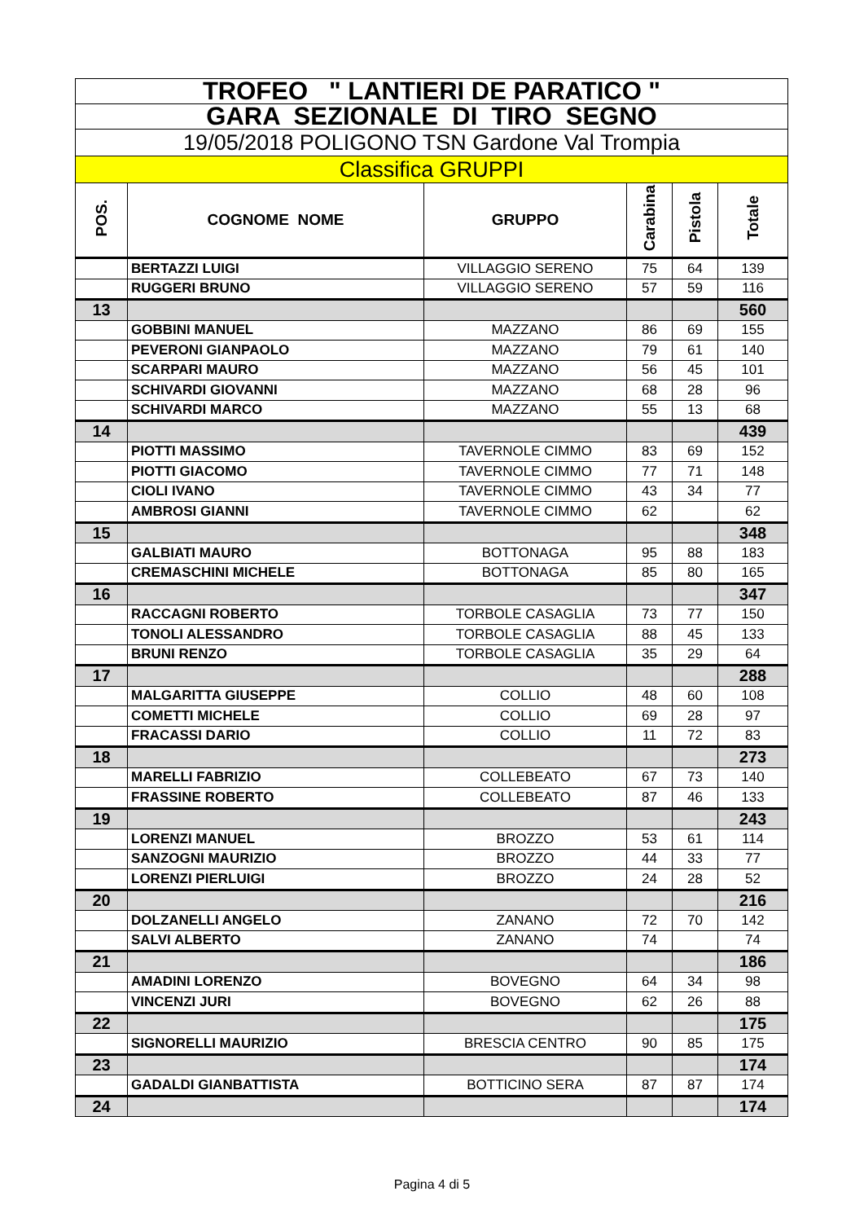| TROFEO " LANTIERI DE PARATICO " | | | | | |
| GARA SEZIONALE DI TIRO SEGNO | | | | | |
| 19/05/2018 POLIGONO TSN Gardone Val Trompia | | | | | |
| Classifica GRUPPI | | | | | |
| POS. | COGNOME NOME | GRUPPO | Carabina | Pistola | Totale |
| | BERTAZZI LUIGI | VILLAGGIO SERENO | 75 | 64 | 139 |
| | RUGGERI BRUNO | VILLAGGIO SERENO | 57 | 59 | 116 |
| 13 | | | | | 560 |
| | GOBBINI MANUEL | MAZZANO | 86 | 69 | 155 |
| | PEVERONI GIANPAOLO | MAZZANO | 79 | 61 | 140 |
| | SCARPARI MAURO | MAZZANO | 56 | 45 | 101 |
| | SCHIVARDI GIOVANNI | MAZZANO | 68 | 28 | 96 |
| | SCHIVARDI MARCO | MAZZANO | 55 | 13 | 68 |
| 14 | | | | | 439 |
| | PIOTTI MASSIMO | TAVERNOLE CIMMO | 83 | 69 | 152 |
| | PIOTTI GIACOMO | TAVERNOLE CIMMO | 77 | 71 | 148 |
| | CIOLI IVANO | TAVERNOLE CIMMO | 43 | 34 | 77 |
| | AMBROSI GIANNI | TAVERNOLE CIMMO | 62 | | 62 |
| 15 | | | | | 348 |
| | GALBIATI MAURO | BOTTONAGA | 95 | 88 | 183 |
| | CREMASCHINI MICHELE | BOTTONAGA | 85 | 80 | 165 |
| 16 | | | | | 347 |
| | RACCAGNI ROBERTO | TORBOLE CASAGLIA | 73 | 77 | 150 |
| | TONOLI ALESSANDRO | TORBOLE CASAGLIA | 88 | 45 | 133 |
| | BRUNI RENZO | TORBOLE CASAGLIA | 35 | 29 | 64 |
| 17 | | | | | 288 |
| | MALGARITTA GIUSEPPE | COLLIO | 48 | 60 | 108 |
| | COMETTI MICHELE | COLLIO | 69 | 28 | 97 |
| | FRACASSI DARIO | COLLIO | 11 | 72 | 83 |
| 18 | | | | | 273 |
| | MARELLI FABRIZIO | COLLEBEATO | 67 | 73 | 140 |
| | FRASSINE ROBERTO | COLLEBEATO | 87 | 46 | 133 |
| 19 | | | | | 243 |
| | LORENZI MANUEL | BROZZO | 53 | 61 | 114 |
| | SANZOGNI MAURIZIO | BROZZO | 44 | 33 | 77 |
| | LORENZI PIERLUIGI | BROZZO | 24 | 28 | 52 |
| 20 | | | | | 216 |
| | DOLZANELLI ANGELO | ZANANO | 72 | 70 | 142 |
| | SALVI ALBERTO | ZANANO | 74 | | 74 |
| 21 | | | | | 186 |
| | AMADINI LORENZO | BOVEGNO | 64 | 34 | 98 |
| | VINCENZI JURI | BOVEGNO | 62 | 26 | 88 |
| 22 | | | | | 175 |
| | SIGNORELLI MAURIZIO | BRESCIA CENTRO | 90 | 85 | 175 |
| 23 | | | | | 174 |
| | GADALDI GIANBATTISTA | BOTTICINO SERA | 87 | 87 | 174 |
| 24 | | | | | 174 |
Pagina 4 di 5